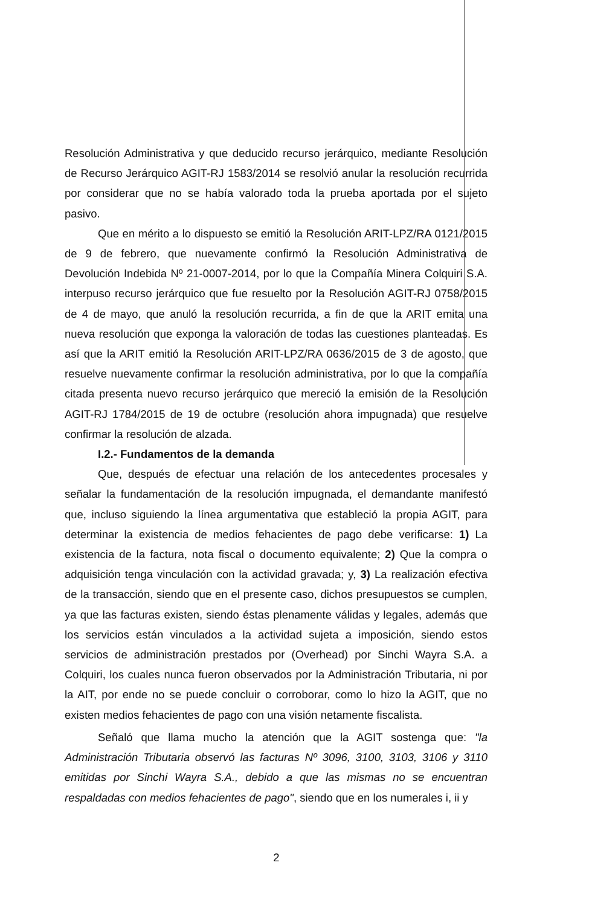Resolución Administrativa y que deducido recurso jerárquico, mediante Resolución de Recurso Jerárquico AGIT-RJ 1583/2014 se resolvió anular la resolución recurrida por considerar que no se había valorado toda la prueba aportada por el sujeto pasivo.
Que en mérito a lo dispuesto se emitió la Resolución ARIT-LPZ/RA 0121/2015 de 9 de febrero, que nuevamente confirmó la Resolución Administrativa de Devolución Indebida Nº 21-0007-2014, por lo que la Compañía Minera Colquiri S.A. interpuso recurso jerárquico que fue resuelto por la Resolución AGIT-RJ 0758/2015 de 4 de mayo, que anuló la resolución recurrida, a fin de que la ARIT emita una nueva resolución que exponga la valoración de todas las cuestiones planteadas. Es así que la ARIT emitió la Resolución ARIT-LPZ/RA 0636/2015 de 3 de agosto, que resuelve nuevamente confirmar la resolución administrativa, por lo que la compañía citada presenta nuevo recurso jerárquico que mereció la emisión de la Resolución AGIT-RJ 1784/2015 de 19 de octubre (resolución ahora impugnada) que resuelve confirmar la resolución de alzada.
I.2.- Fundamentos de la demanda
Que, después de efectuar una relación de los antecedentes procesales y señalar la fundamentación de la resolución impugnada, el demandante manifestó que, incluso siguiendo la línea argumentativa que estableció la propia AGIT, para determinar la existencia de medios fehacientes de pago debe verificarse: 1) La existencia de la factura, nota fiscal o documento equivalente; 2) Que la compra o adquisición tenga vinculación con la actividad gravada; y, 3) La realización efectiva de la transacción, siendo que en el presente caso, dichos presupuestos se cumplen, ya que las facturas existen, siendo éstas plenamente válidas y legales, además que los servicios están vinculados a la actividad sujeta a imposición, siendo estos servicios de administración prestados por (Overhead) por Sinchi Wayra S.A. a Colquiri, los cuales nunca fueron observados por la Administración Tributaria, ni por la AIT, por ende no se puede concluir o corroborar, como lo hizo la AGIT, que no existen medios fehacientes de pago con una visión netamente fiscalista.
Señaló que llama mucho la atención que la AGIT sostenga que: "la Administración Tributaria observó las facturas Nº 3096, 3100, 3103, 3106 y 3110 emitidas por Sinchi Wayra S.A., debido a que las mismas no se encuentran respaldadas con medios fehacientes de pago", siendo que en los numerales i, ii y
2